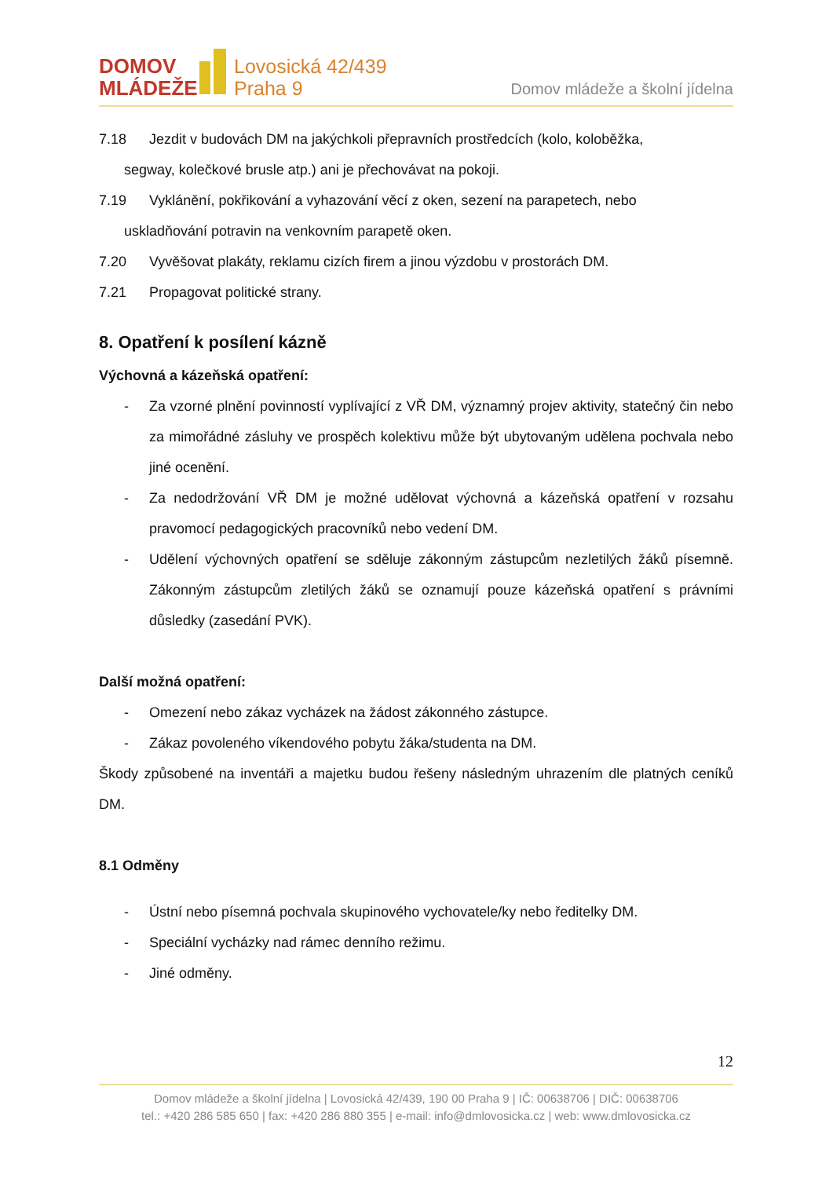DOMOV
MLÁDEŽE
Lovosická 42/439
Praha 9
Domov mládeže a školní jídelna
7.18 Jezdit v budovách DM na jakýchkoli přepravních prostředcích (kolo, koloběžka,
segway, kolečkové brusle atp.) ani je přechovávat na pokoji.
7.19 Vyklánění, pokřikování a vyhazování věcí z oken, sezení na parapetech, nebo
uskladňování potravin na venkovním parapetě oken.
7.20 Vyvěšovat plakáty, reklamu cizích firem a jinou výzdobu v prostorách DM.
7.21 Propagovat politické strany.
8. Opatření k posílení kázně
Výchovná a kázeňská opatření:
- Za vzorné plnění povinností vyplívající z VŘ DM, významný projev aktivity, statečný čin nebo za mimořádné zásluhy ve prospěch kolektivu může být ubytovaným udělena pochvala nebo jiné ocenění.
- Za nedodržování VŘ DM je možné udělovat výchovná a kázeňská opatření v rozsahu pravomocí pedagogických pracovníků nebo vedení DM.
- Udělení výchovných opatření se sděluje zákonným zástupcům nezletilých žáků písemně. Zákonným zástupcům zletilých žáků se oznamují pouze kázeňská opatření s právními důsledky (zasedání PVK).
Další možná opatření:
- Omezení nebo zákaz vycházek na žádost zákonného zástupce.
- Zákaz povoleného víkendového pobytu žáka/studenta na DM.
Škody způsobené na inventáři a majetku budou řešeny následným uhrazením dle platných ceníků DM.
8.1 Odměny
- Ústní nebo písemná pochvala skupinového vychovatele/ky nebo ředitelky DM.
- Speciální vycházky nad rámec denního režimu.
- Jiné odměny.
12
Domov mládeže a školní jídelna | Lovosická 42/439, 190 00 Praha 9 | IČ: 00638706 | DIČ: 00638706
tel.: +420 286 585 650 | fax: +420 286 880 355 | e-mail: info@dmlovosicka.cz | web: www.dmlovosicka.cz